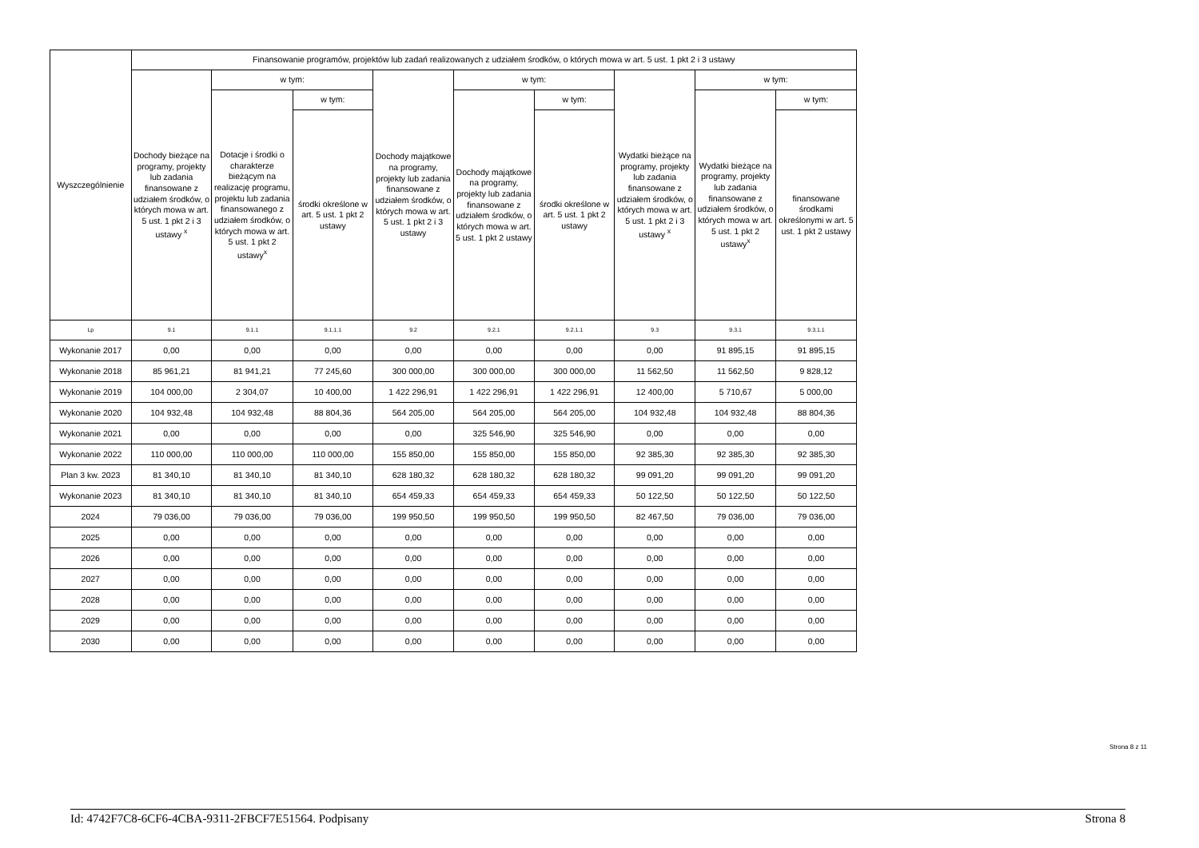| Wyszczególnienie | Finansowanie programów, projektów lub zadań realizowanych z udziałem środków, o których mowa w art. 5 ust. 1 pkt 2 i 3 ustawy | | | | | | | | |
| --- | --- | --- | --- | --- | --- | --- | --- | --- | --- |
| | Dochody bieżące na programy, projekty lub zadania finansowane z udziałem środków, o których mowa w art. 5 ust. 1 pkt 2 i 3 ustawy <sup>x</sup> | w tym: | | Dochody majątkowe na programy, projekty lub zadania finansowane z udziałem środków, o których mowa w art. 5 ust. 1 pkt 2 i 3 ustawy | w tym: | | Wydatki bieżące na programy, projekty lub zadania finansowane z udziałem środków, o których mowa w art. 5 ust. 1 pkt 2 i 3 ustawy <sup>x</sup> | w tym: | |
| | | Dotacje i środki o charakterze bieżącym na realizację programu, projektu lub zadania finansowanego z udziałem środków, o których mowa w art. 5 ust. 1 pkt 2 ustawy<sup>x</sup> | w tym: | | Dochody majątkowe na programy, projekty lub zadania finansowane z udziałem środków, o których mowa w art. 5 ust. 1 pkt 2 ustawy | w tym: | | Wydatki bieżące na programy, projekty lub zadania finansowane z udziałem środków, o których mowa w art. 5 ust. 1 pkt 2 ustawy<sup>x</sup> | w tym: |
| | | | środki określone w art. 5 ust. 1 pkt 2 ustawy | | | środki określone w art. 5 ust. 1 pkt 2 ustawy | | | finansowane środkami określonymi w art. 5 ust. 1 pkt 2 ustawy |
| Lp | 9.1 | 9.1.1 | 9.1.1.1 | 9.2 | 9.2.1 | 9.2.1.1 | 9.3 | 9.3.1 | 9.3.1.1 |
| Wykonanie 2017 | 0,00 | 0,00 | 0,00 | 0,00 | 0,00 | 0,00 | 0,00 | 91 895,15 | 91 895,15 |
| Wykonanie 2018 | 85 961,21 | 81 941,21 | 77 245,60 | 300 000,00 | 300 000,00 | 300 000,00 | 11 562,50 | 11 562,50 | 9 828,12 |
| Wykonanie 2019 | 104 000,00 | 2 304,07 | 10 400,00 | 1 422 296,91 | 1 422 296,91 | 1 422 296,91 | 12 400,00 | 5 710,67 | 5 000,00 |
| Wykonanie 2020 | 104 932,48 | 104 932,48 | 88 804,36 | 564 205,00 | 564 205,00 | 564 205,00 | 104 932,48 | 104 932,48 | 88 804,36 |
| Wykonanie 2021 | 0,00 | 0,00 | 0,00 | 0,00 | 325 546,90 | 325 546,90 | 0,00 | 0,00 | 0,00 |
| Wykonanie 2022 | 110 000,00 | 110 000,00 | 110 000,00 | 155 850,00 | 155 850,00 | 155 850,00 | 92 385,30 | 92 385,30 | 92 385,30 |
| Plan 3 kw. 2023 | 81 340,10 | 81 340,10 | 81 340,10 | 628 180,32 | 628 180,32 | 628 180,32 | 99 091,20 | 99 091,20 | 99 091,20 |
| Wykonanie 2023 | 81 340,10 | 81 340,10 | 81 340,10 | 654 459,33 | 654 459,33 | 654 459,33 | 50 122,50 | 50 122,50 | 50 122,50 |
| 2024 | 79 036,00 | 79 036,00 | 79 036,00 | 199 950,50 | 199 950,50 | 199 950,50 | 82 467,50 | 79 036,00 | 79 036,00 |
| 2025 | 0,00 | 0,00 | 0,00 | 0,00 | 0,00 | 0,00 | 0,00 | 0,00 | 0,00 |
| 2026 | 0,00 | 0,00 | 0,00 | 0,00 | 0,00 | 0,00 | 0,00 | 0,00 | 0,00 |
| 2027 | 0,00 | 0,00 | 0,00 | 0,00 | 0,00 | 0,00 | 0,00 | 0,00 | 0,00 |
| 2028 | 0,00 | 0,00 | 0,00 | 0,00 | 0,00 | 0,00 | 0,00 | 0,00 | 0,00 |
| 2029 | 0,00 | 0,00 | 0,00 | 0,00 | 0,00 | 0,00 | 0,00 | 0,00 | 0,00 |
| 2030 | 0,00 | 0,00 | 0,00 | 0,00 | 0,00 | 0,00 | 0,00 | 0,00 | 0,00 |
Strona 8 z 11
Id: 4742F7C8-6CF6-4CBA-9311-2FBCF7E51564. Podpisany Strona 8